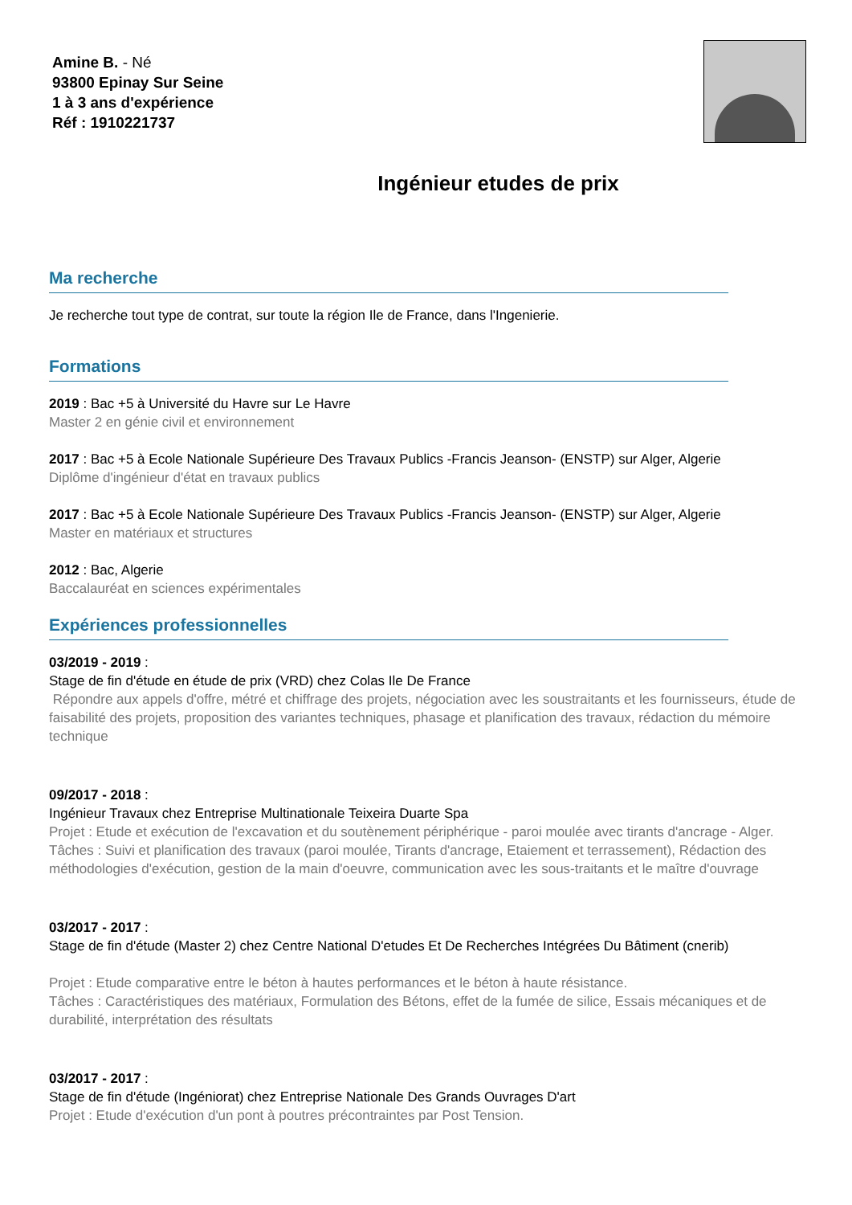Amine B. - Né
93800 Epinay Sur Seine
1 à 3 ans d'expérience
Réf : 1910221737
Ingénieur etudes de prix
Ma recherche
Je recherche tout type de contrat, sur toute la région Ile de France, dans l'Ingenierie.
Formations
2019 : Bac +5 à Université du Havre sur Le Havre
Master 2 en génie civil et environnement
2017 : Bac +5 à Ecole Nationale Supérieure Des Travaux Publics -Francis Jeanson- (ENSTP) sur Alger, Algerie
Diplôme d'ingénieur d'état en travaux publics
2017 : Bac +5 à Ecole Nationale Supérieure Des Travaux Publics -Francis Jeanson- (ENSTP) sur Alger, Algerie
Master en matériaux et structures
2012 : Bac, Algerie
Baccalauréat en sciences expérimentales
Expériences professionnelles
03/2019 - 2019 :
Stage de fin d'étude en étude de prix (VRD) chez Colas Ile De France
Répondre aux appels d'offre, métré et chiffrage des projets, négociation avec les soustraitants et les fournisseurs, étude de faisabilité des projets, proposition des variantes techniques, phasage et planification des travaux, rédaction du mémoire technique
09/2017 - 2018 :
Ingénieur Travaux chez Entreprise Multinationale Teixeira Duarte Spa
Projet : Etude et exécution de l'excavation et du soutènement périphérique - paroi moulée avec tirants d'ancrage - Alger.
Tâches : Suivi et planification des travaux (paroi moulée, Tirants d'ancrage, Etaiement et terrassement), Rédaction des méthodologies d'exécution, gestion de la main d'oeuvre, communication avec les sous-traitants et le maître d'ouvrage
03/2017 - 2017 :
Stage de fin d'étude (Master 2) chez Centre National D'etudes Et De Recherches Intégrées Du Bâtiment (cnerib)
Projet : Etude comparative entre le béton à hautes performances et le béton à haute résistance.
Tâches : Caractéristiques des matériaux, Formulation des Bétons, effet de la fumée de silice, Essais mécaniques et de durabilité, interprétation des résultats
03/2017 - 2017 :
Stage de fin d'étude (Ingéniorat) chez Entreprise Nationale Des Grands Ouvrages D'art
Projet : Etude d'exécution d'un pont à poutres précontraintes par Post Tension.